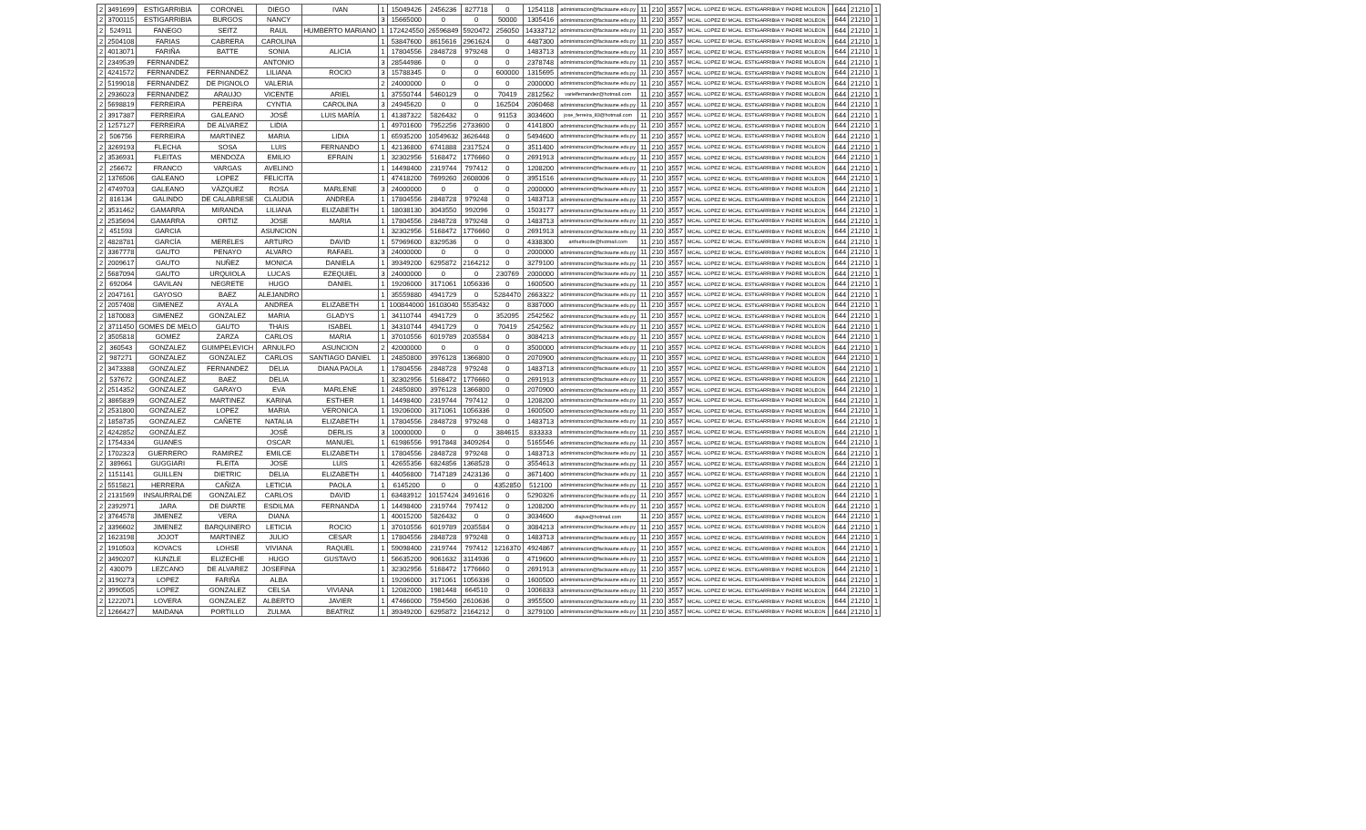| 2 | 3491699 | ESTIGARRIBIA | CORONEL | DIEGO | IVAN | 1 | 15049426 | 2456236 | 827718 | 0 | 1254118 | administracion@facisaune.edu.py | 11 | 210 | 3557 | MCAL. LOPEZ E/ MCAL. ESTIGARRIBIA Y PADRE MOLEON | | 644 | 21210 | 1 |
| 2 | 3700115 | ESTIGARRIBIA | BURGOS | NANCY | | 3 | 15665000 | 0 | 0 | 50000 | 1305416 | administracion@facisaune.edu.py | 11 | 210 | 3557 | MCAL. LOPEZ E/ MCAL. ESTIGARRIBIA Y PADRE MOLEON | | 644 | 21210 | 1 |
| 2 | 524911 | FANEGO | SEITZ | RAUL | HUMBERTO MARIANO | 1 | 172424550 | 26596849 | 5920472 | 256050 | 14333712 | administracion@facisaune.edu.py | 11 | 210 | 3557 | MCAL. LOPEZ E/ MCAL. ESTIGARRIBIA Y PADRE MOLEON | | 644 | 21210 | 1 |
| 2 | 2504108 | FARIAS | CABRERA | CAROLINA | | 1 | 53847600 | 8615616 | 2961624 | 0 | 4487300 | administracion@facisaune.edu.py | 11 | 210 | 3557 | MCAL. LOPEZ E/ MCAL. ESTIGARRIBIA Y PADRE MOLEON | | 644 | 21210 | 1 |
| 2 | 4013071 | FARIÑA | BATTE | SONIA | ALICIA | 1 | 17804556 | 2848728 | 979248 | 0 | 1483713 | administracion@facisaune.edu.py | 11 | 210 | 3557 | MCAL. LOPEZ E/ MCAL. ESTIGARRIBIA Y PADRE MOLEON | | 644 | 21210 | 1 |
| 2 | 2349539 | FERNANDEZ | | ANTONIO | | 3 | 28544986 | 0 | 0 | 0 | 2378748 | administracion@facisaune.edu.py | 11 | 210 | 3557 | MCAL. LOPEZ E/ MCAL. ESTIGARRIBIA Y PADRE MOLEON | | 644 | 21210 | 1 |
| 2 | 4241572 | FERNANDEZ | FERNANDEZ | LILIANA | ROCIO | 3 | 15788345 | 0 | 0 | 600000 | 1315695 | administracion@facisaune.edu.py | 11 | 210 | 3557 | MCAL. LOPEZ E/ MCAL. ESTIGARRIBIA Y PADRE MOLEON | | 644 | 21210 | 1 |
| 2 | 5199018 | FERNANDEZ | DE PIGNOLO | VALERIA | | 2 | 24000000 | 0 | 0 | 0 | 2000000 | administracion@facisaune.edu.py | 11 | 210 | 3557 | MCAL. LOPEZ E/ MCAL. ESTIGARRIBIA Y PADRE MOLEON | | 644 | 21210 | 1 |
| 2 | 2936023 | FERNANDEZ | ARAUJO | VICENTE | ARIEL | 1 | 37550744 | 5460129 | 0 | 70419 | 2812562 | varielfernandez@hotmail.com | 11 | 210 | 3557 | MCAL. LOPEZ E/ MCAL. ESTIGARRIBIA Y PADRE MOLEON | | 644 | 21210 | 1 |
| 2 | 5698819 | FERREIRA | PEREIRA | CYNTIA | CAROLINA | 3 | 24945620 | 0 | 0 | 162504 | 2060468 | administracion@facisaune.edu.py | 11 | 210 | 3557 | MCAL. LOPEZ E/ MCAL. ESTIGARRIBIA Y PADRE MOLEON | | 644 | 21210 | 1 |
| 2 | 3917387 | FERREIRA | GALEANO | JOSÉ | LUIS MARÍA | 1 | 41387322 | 5826432 | 0 | 91153 | 3034600 | jose_ferreira_83@hotmail.com | 11 | 210 | 3557 | MCAL. LOPEZ E/ MCAL. ESTIGARRIBIA Y PADRE MOLEON | | 644 | 21210 | 1 |
| 2 | 1257127 | FERREIRA | DE ALVAREZ | LIDIA | | 1 | 49701600 | 7952256 | 2733600 | 0 | 4141800 | administracion@facisaune.edu.py | 11 | 210 | 3557 | MCAL. LOPEZ E/ MCAL. ESTIGARRIBIA Y PADRE MOLEON | | 644 | 21210 | 1 |
| 2 | 506756 | FERREIRA | MARTINEZ | MARIA | LIDIA | 1 | 65935200 | 10549632 | 3626448 | 0 | 5494600 | administracion@facisaune.edu.py | 11 | 210 | 3557 | MCAL. LOPEZ E/ MCAL. ESTIGARRIBIA Y PADRE MOLEON | | 644 | 21210 | 1 |
| 2 | 3269193 | FLECHA | SOSA | LUIS | FERNANDO | 1 | 42136800 | 6741888 | 2317524 | 0 | 3511400 | administracion@facisaune.edu.py | 11 | 210 | 3557 | MCAL. LOPEZ E/ MCAL. ESTIGARRIBIA Y PADRE MOLEON | | 644 | 21210 | 1 |
| 2 | 3536931 | FLEITAS | MENDOZA | EMILIO | EFRAIN | 1 | 32302956 | 5168472 | 1776660 | 0 | 2691913 | administracion@facisaune.edu.py | 11 | 210 | 3557 | MCAL. LOPEZ E/ MCAL. ESTIGARRIBIA Y PADRE MOLEON | | 644 | 21210 | 1 |
| 2 | 256672 | FRANCO | VARGAS | AVELINO | | 1 | 14498400 | 2319744 | 797412 | 0 | 1208200 | administracion@facisaune.edu.py | 11 | 210 | 3557 | MCAL. LOPEZ E/ MCAL. ESTIGARRIBIA Y PADRE MOLEON | | 644 | 21210 | 1 |
| 2 | 1376506 | GALEANO | LOPEZ | FELICITA | | 1 | 47418200 | 7699260 | 2608006 | 0 | 3951516 | administracion@facisaune.edu.py | 11 | 210 | 3557 | MCAL. LOPEZ E/ MCAL. ESTIGARRIBIA Y PADRE MOLEON | | 644 | 21210 | 1 |
| 2 | 4749703 | GALEANO | VÁZQUEZ | ROSA | MARLENE | 3 | 24000000 | 0 | 0 | 0 | 2000000 | administracion@facisaune.edu.py | 11 | 210 | 3557 | MCAL. LOPEZ E/ MCAL. ESTIGARRIBIA Y PADRE MOLEON | | 644 | 21210 | 1 |
| 2 | 816134 | GALINDO | DE CALABRESE | CLAUDIA | ANDREA | 1 | 17804556 | 2848728 | 979248 | 0 | 1483713 | administracion@facisaune.edu.py | 11 | 210 | 3557 | MCAL. LOPEZ E/ MCAL. ESTIGARRIBIA Y PADRE MOLEON | | 644 | 21210 | 1 |
| 2 | 3531462 | GAMARRA | MIRANDA | LILIANA | ELIZABETH | 1 | 18038130 | 3043550 | 992096 | 0 | 1503177 | administracion@facisaune.edu.py | 11 | 210 | 3557 | MCAL. LOPEZ E/ MCAL. ESTIGARRIBIA Y PADRE MOLEON | | 644 | 21210 | 1 |
| 2 | 2535694 | GAMARRA | ORTIZ | JOSE | MARIA | 1 | 17804556 | 2848728 | 979248 | 0 | 1483713 | administracion@facisaune.edu.py | 11 | 210 | 3557 | MCAL. LOPEZ E/ MCAL. ESTIGARRIBIA Y PADRE MOLEON | | 644 | 21210 | 1 |
| 2 | 451593 | GARCIA | | ASUNCION | | 1 | 32302956 | 5168472 | 1776660 | 0 | 2691913 | administracion@facisaune.edu.py | 11 | 210 | 3557 | MCAL. LOPEZ E/ MCAL. ESTIGARRIBIA Y PADRE MOLEON | | 644 | 21210 | 1 |
| 2 | 4828781 | GARCÍA | MERELES | ARTURO | DAVID | 1 | 57969600 | 8329536 | 0 | 0 | 4338300 | arthuritocde@hotmail.com | 11 | 210 | 3557 | MCAL. LOPEZ E/ MCAL. ESTIGARRIBIA Y PADRE MOLEON | | 644 | 21210 | 1 |
| 2 | 3367778 | GAUTO | PENAYO | ALVARO | RAFAEL | 3 | 24000000 | 0 | 0 | 0 | 2000000 | administracion@facisaune.edu.py | 11 | 210 | 3557 | MCAL. LOPEZ E/ MCAL. ESTIGARRIBIA Y PADRE MOLEON | | 644 | 21210 | 1 |
| 2 | 2009617 | GAUTO | NUÑEZ | MONICA | DANIELA | 1 | 39349200 | 6295872 | 2164212 | 0 | 3279100 | administracion@facisaune.edu.py | 11 | 210 | 3557 | MCAL. LOPEZ E/ MCAL. ESTIGARRIBIA Y PADRE MOLEON | | 644 | 21210 | 1 |
| 2 | 5687094 | GAUTO | URQUIOLA | LUCAS | EZEQUIEL | 3 | 24000000 | 0 | 0 | 230769 | 2000000 | administracion@facisaune.edu.py | 11 | 210 | 3557 | MCAL. LOPEZ E/ MCAL. ESTIGARRIBIA Y PADRE MOLEON | | 644 | 21210 | 1 |
| 2 | 692064 | GAVILAN | NEGRETE | HUGO | DANIEL | 1 | 19206000 | 3171061 | 1056336 | 0 | 1600500 | administracion@facisaune.edu.py | 11 | 210 | 3557 | MCAL. LOPEZ E/ MCAL. ESTIGARRIBIA Y PADRE MOLEON | | 644 | 21210 | 1 |
| 2 | 2047161 | GAYOSO | BAEZ | ALEJANDRO | | 1 | 35559880 | 4941729 | 0 | 5284470 | 2663322 | administracion@facisaune.edu.py | 11 | 210 | 3557 | MCAL. LOPEZ E/ MCAL. ESTIGARRIBIA Y PADRE MOLEON | | 644 | 21210 | 1 |
| 2 | 2057408 | GIMENEZ | AYALA | ANDREA | ELIZABETH | 1 | 100844000 | 16103040 | 5535432 | 0 | 8387000 | administracion@facisaune.edu.py | 11 | 210 | 3557 | MCAL. LOPEZ E/ MCAL. ESTIGARRIBIA Y PADRE MOLEON | | 644 | 21210 | 1 |
| 2 | 1870083 | GIMENEZ | GONZALEZ | MARIA | GLADYS | 1 | 34110744 | 4941729 | 0 | 352095 | 2542562 | administracion@facisaune.edu.py | 11 | 210 | 3557 | MCAL. LOPEZ E/ MCAL. ESTIGARRIBIA Y PADRE MOLEON | | 644 | 21210 | 1 |
| 2 | 3711450 | GOMES DE MELO | GAUTO | THAIS | ISABEL | 1 | 34310744 | 4941729 | 0 | 70419 | 2542562 | administracion@facisaune.edu.py | 11 | 210 | 3557 | MCAL. LOPEZ E/ MCAL. ESTIGARRIBIA Y PADRE MOLEON | | 644 | 21210 | 1 |
| 2 | 3505818 | GOMEZ | ZARZA | CARLOS | MARIA | 1 | 37010556 | 6019789 | 2035584 | 0 | 3084213 | administracion@facisaune.edu.py | 11 | 210 | 3557 | MCAL. LOPEZ E/ MCAL. ESTIGARRIBIA Y PADRE MOLEON | | 644 | 21210 | 1 |
| 2 | 360543 | GONZALEZ | GUIMPELEVICH | ARNULFO | ASUNCION | 2 | 42000000 | 0 | 0 | 0 | 3500000 | administracion@facisaune.edu.py | 11 | 210 | 3557 | MCAL. LOPEZ E/ MCAL. ESTIGARRIBIA Y PADRE MOLEON | | 644 | 21210 | 1 |
| 2 | 987271 | GONZALEZ | GONZALEZ | CARLOS | SANTIAGO DANIEL | 1 | 24850800 | 3976128 | 1366800 | 0 | 2070900 | administracion@facisaune.edu.py | 11 | 210 | 3557 | MCAL. LOPEZ E/ MCAL. ESTIGARRIBIA Y PADRE MOLEON | | 644 | 21210 | 1 |
| 2 | 3473388 | GONZALEZ | FERNANDEZ | DELIA | DIANA PAOLA | 1 | 17804556 | 2848728 | 979248 | 0 | 1483713 | administracion@facisaune.edu.py | 11 | 210 | 3557 | MCAL. LOPEZ E/ MCAL. ESTIGARRIBIA Y PADRE MOLEON | | 644 | 21210 | 1 |
| 2 | 537672 | GONZALEZ | BAEZ | DELIA | | 1 | 32302956 | 5168472 | 1776660 | 0 | 2691913 | administracion@facisaune.edu.py | 11 | 210 | 3557 | MCAL. LOPEZ E/ MCAL. ESTIGARRIBIA Y PADRE MOLEON | | 644 | 21210 | 1 |
| 2 | 2514352 | GONZALEZ | GARAYO | EVA | MARLENE | 1 | 24850800 | 3976128 | 1366800 | 0 | 2070900 | administracion@facisaune.edu.py | 11 | 210 | 3557 | MCAL. LOPEZ E/ MCAL. ESTIGARRIBIA Y PADRE MOLEON | | 644 | 21210 | 1 |
| 2 | 3865839 | GONZALEZ | MARTINEZ | KARINA | ESTHER | 1 | 14498400 | 2319744 | 797412 | 0 | 1208200 | administracion@facisaune.edu.py | 11 | 210 | 3557 | MCAL. LOPEZ E/ MCAL. ESTIGARRIBIA Y PADRE MOLEON | | 644 | 21210 | 1 |
| 2 | 2531800 | GONZALEZ | LOPEZ | MARIA | VERONICA | 1 | 19206000 | 3171061 | 1056336 | 0 | 1600500 | administracion@facisaune.edu.py | 11 | 210 | 3557 | MCAL. LOPEZ E/ MCAL. ESTIGARRIBIA Y PADRE MOLEON | | 644 | 21210 | 1 |
| 2 | 1858735 | GONZALEZ | CAÑETE | NATALIA | ELIZABETH | 1 | 17804556 | 2848728 | 979248 | 0 | 1483713 | administracion@facisaune.edu.py | 11 | 210 | 3557 | MCAL. LOPEZ E/ MCAL. ESTIGARRIBIA Y PADRE MOLEON | | 644 | 21210 | 1 |
| 2 | 4242852 | GONZÁLEZ | | JOSÉ | DERLIS | 3 | 10000000 | 0 | 0 | 384615 | 833333 | administracion@facisaune.edu.py | 11 | 210 | 3557 | MCAL. LOPEZ E/ MCAL. ESTIGARRIBIA Y PADRE MOLEON | | 644 | 21210 | 1 |
| 2 | 1754334 | GUANES | | OSCAR | MANUEL | 1 | 61986556 | 9917848 | 3409264 | 0 | 5165546 | administracion@facisaune.edu.py | 11 | 210 | 3557 | MCAL. LOPEZ E/ MCAL. ESTIGARRIBIA Y PADRE MOLEON | | 644 | 21210 | 1 |
| 2 | 1702323 | GUERRERO | RAMIREZ | EMILCE | ELIZABETH | 1 | 17804556 | 2848728 | 979248 | 0 | 1483713 | administracion@facisaune.edu.py | 11 | 210 | 3557 | MCAL. LOPEZ E/ MCAL. ESTIGARRIBIA Y PADRE MOLEON | | 644 | 21210 | 1 |
| 2 | 389661 | GUGGIARI | FLEITA | JOSE | LUIS | 1 | 42655356 | 6824856 | 1368528 | 0 | 3554613 | administracion@facisaune.edu.py | 11 | 210 | 3557 | MCAL. LOPEZ E/ MCAL. ESTIGARRIBIA Y PADRE MOLEON | | 644 | 21210 | 1 |
| 2 | 1151141 | GUILLEN | DIETRIC | DELIA | ELIZABETH | 1 | 44056800 | 7147189 | 2423136 | 0 | 3671400 | administracion@facisaune.edu.py | 11 | 210 | 3557 | MCAL. LOPEZ E/ MCAL. ESTIGARRIBIA Y PADRE MOLEON | | 644 | 21210 | 1 |
| 2 | 5515821 | HERRERA | CAÑIZA | LETICIA | PAOLA | 1 | 6145200 | 0 | 0 | 4352850 | 512100 | administracion@facisaune.edu.py | 11 | 210 | 3557 | MCAL. LOPEZ E/ MCAL. ESTIGARRIBIA Y PADRE MOLEON | | 644 | 21210 | 1 |
| 2 | 2131569 | INSAURRALDE | GONZALEZ | CARLOS | DAVID | 1 | 63483912 | 10157424 | 3491616 | 0 | 5290326 | administracion@facisaune.edu.py | 11 | 210 | 3557 | MCAL. LOPEZ E/ MCAL. ESTIGARRIBIA Y PADRE MOLEON | | 644 | 21210 | 1 |
| 2 | 2392971 | JARA | DE DIARTE | ESDILMA | FERNANDA | 1 | 14498400 | 2319744 | 797412 | 0 | 1208200 | administracion@facisaune.edu.py | 11 | 210 | 3557 | MCAL. LOPEZ E/ MCAL. ESTIGARRIBIA Y PADRE MOLEON | | 644 | 21210 | 1 |
| 2 | 3764578 | JIMENEZ | VERA | DIANA | | 1 | 40015200 | 5826432 | 0 | 0 | 3034600 | diajive@hotmail.com | 11 | 210 | 3557 | MCAL. LOPEZ E/ MCAL. ESTIGARRIBIA Y PADRE MOLEON | | 644 | 21210 | 1 |
| 2 | 3396602 | JIMENEZ | BARQUINERO | LETICIA | ROCIO | 1 | 37010556 | 6019789 | 2035584 | 0 | 3084213 | administracion@facisaune.edu.py | 11 | 210 | 3557 | MCAL. LOPEZ E/ MCAL. ESTIGARRIBIA Y PADRE MOLEON | | 644 | 21210 | 1 |
| 2 | 1623198 | JOJOT | MARTINEZ | JULIO | CESAR | 1 | 17804556 | 2848728 | 979248 | 0 | 1483713 | administracion@facisaune.edu.py | 11 | 210 | 3557 | MCAL. LOPEZ E/ MCAL. ESTIGARRIBIA Y PADRE MOLEON | | 644 | 21210 | 1 |
| 2 | 1910503 | KOVACS | LOHSE | VIVIANA | RAQUEL | 1 | 59098400 | 2319744 | 797412 | 1216370 | 4924867 | administracion@facisaune.edu.py | 11 | 210 | 3557 | MCAL. LOPEZ E/ MCAL. ESTIGARRIBIA Y PADRE MOLEON | | 644 | 21210 | 1 |
| 2 | 3490207 | KUNZLE | ELIZECHE | HUGO | GUSTAVO | 1 | 56635200 | 9061632 | 3114936 | 0 | 4719600 | administracion@facisaune.edu.py | 11 | 210 | 3557 | MCAL. LOPEZ E/ MCAL. ESTIGARRIBIA Y PADRE MOLEON | | 644 | 21210 | 1 |
| 2 | 430079 | LEZCANO | DE ALVAREZ | JOSEFINA | | 1 | 32302956 | 5168472 | 1776660 | 0 | 2691913 | administracion@facisaune.edu.py | 11 | 210 | 3557 | MCAL. LOPEZ E/ MCAL. ESTIGARRIBIA Y PADRE MOLEON | | 644 | 21210 | 1 |
| 2 | 3190273 | LOPEZ | FARIÑA | ALBA | | 1 | 19206000 | 3171061 | 1056336 | 0 | 1600500 | administracion@facisaune.edu.py | 11 | 210 | 3557 | MCAL. LOPEZ E/ MCAL. ESTIGARRIBIA Y PADRE MOLEON | | 644 | 21210 | 1 |
| 2 | 3990505 | LOPEZ | GONZALEZ | CELSA | VIVIANA | 1 | 12082000 | 1981448 | 664510 | 0 | 1006833 | administracion@facisaune.edu.py | 11 | 210 | 3557 | MCAL. LOPEZ E/ MCAL. ESTIGARRIBIA Y PADRE MOLEON | | 644 | 21210 | 1 |
| 2 | 1222071 | LOVERA | GONZALEZ | ALBERTO | JAVIER | 1 | 47466000 | 7594560 | 2610636 | 0 | 3955500 | administracion@facisaune.edu.py | 11 | 210 | 3557 | MCAL. LOPEZ E/ MCAL. ESTIGARRIBIA Y PADRE MOLEON | | 644 | 21210 | 1 |
| 2 | 1266427 | MAIDANA | PORTILLO | ZULMA | BEATRIZ | 1 | 39349200 | 6295872 | 2164212 | 0 | 3279100 | administracion@facisaune.edu.py | 11 | 210 | 3557 | MCAL. LOPEZ E/ MCAL. ESTIGARRIBIA Y PADRE MOLEON | | 644 | 21210 | 1 |